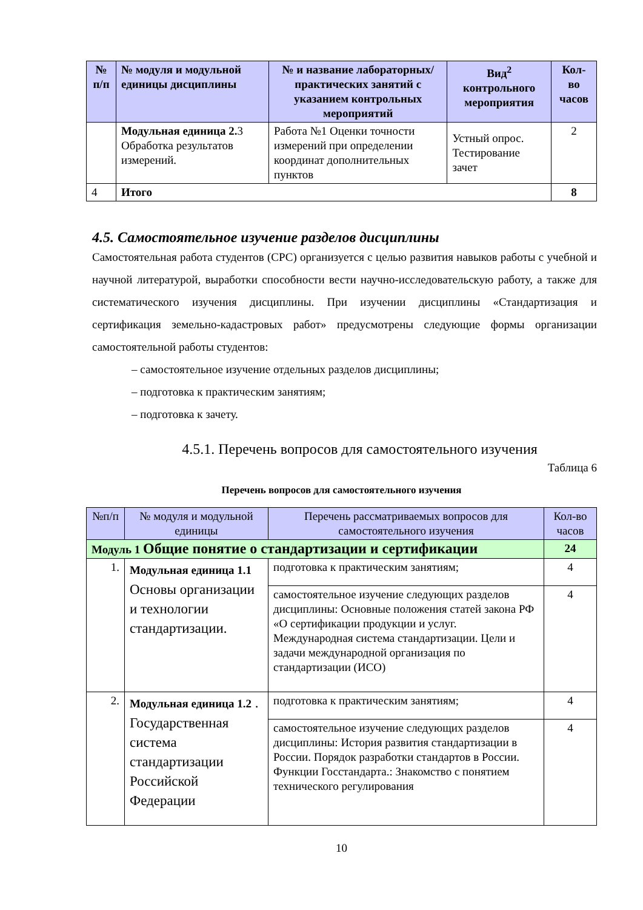| № п/п | № модуля и модульной единицы дисциплины | № и название лабораторных/ практических занятий с указанием контрольных мероприятий | Вид<sup>2</sup> контрольного мероприятия | Кол-во часов |
| --- | --- | --- | --- | --- |
| | Модульная единица 2. 3 Обработка результатов измерений. | Работа №1 Оценки точности измерений при определении координат дополнительных пунктов | Устный опрос. Тестирование зачет | 2 |
| 4 | Итого | | | 8 |
4.5. Самостоятельное изучение разделов дисциплины
Самостоятельная работа студентов (СРС) организуется с целью развития навыков работы с учебной и научной литературой, выработки способности вести научно-исследовательскую работу, а также для систематического изучения дисциплины. При изучении дисциплины «Стандартизация и сертификация земельно-кадастровых работ» предусмотрены следующие формы организации самостоятельной работы студентов:
– самостоятельное изучение отдельных разделов дисциплины;
– подготовка к практическим занятиям;
– подготовка к зачету.
4.5.1. Перечень вопросов для самостоятельного изучения
Таблица 6
Перечень вопросов для самостоятельного изучения
| №п/п | № модуля и модульной единицы | Перечень рассматриваемых вопросов для самостоятельного изучения | Кол-во часов |
| --- | --- | --- | --- |
| Модуль 1 Общие понятие о стандартизации и сертификации | | | 24 |
| 1. | Модульная единица 1.1 Основы организации и технологии стандартизации. | подготовка к практическим занятиям; | 4 |
| | | самостоятельное изучение следующих разделов дисциплины: Основные положения статей закона РФ «О сертификации продукции и услуг. Международная система стандартизации. Цели и задачи международной организация по стандартизации (ИСО) | 4 |
| 2. | Модульная единица 1.2 . Государственная система стандартизации Российской Федерации | подготовка к практическим занятиям; | 4 |
| | | самостоятельное изучение следующих разделов дисциплины: История развития стандартизации в России. Порядок разработки стандартов в России. Функции Госстандарта.: Знакомство с понятием технического регулирования | 4 |
10